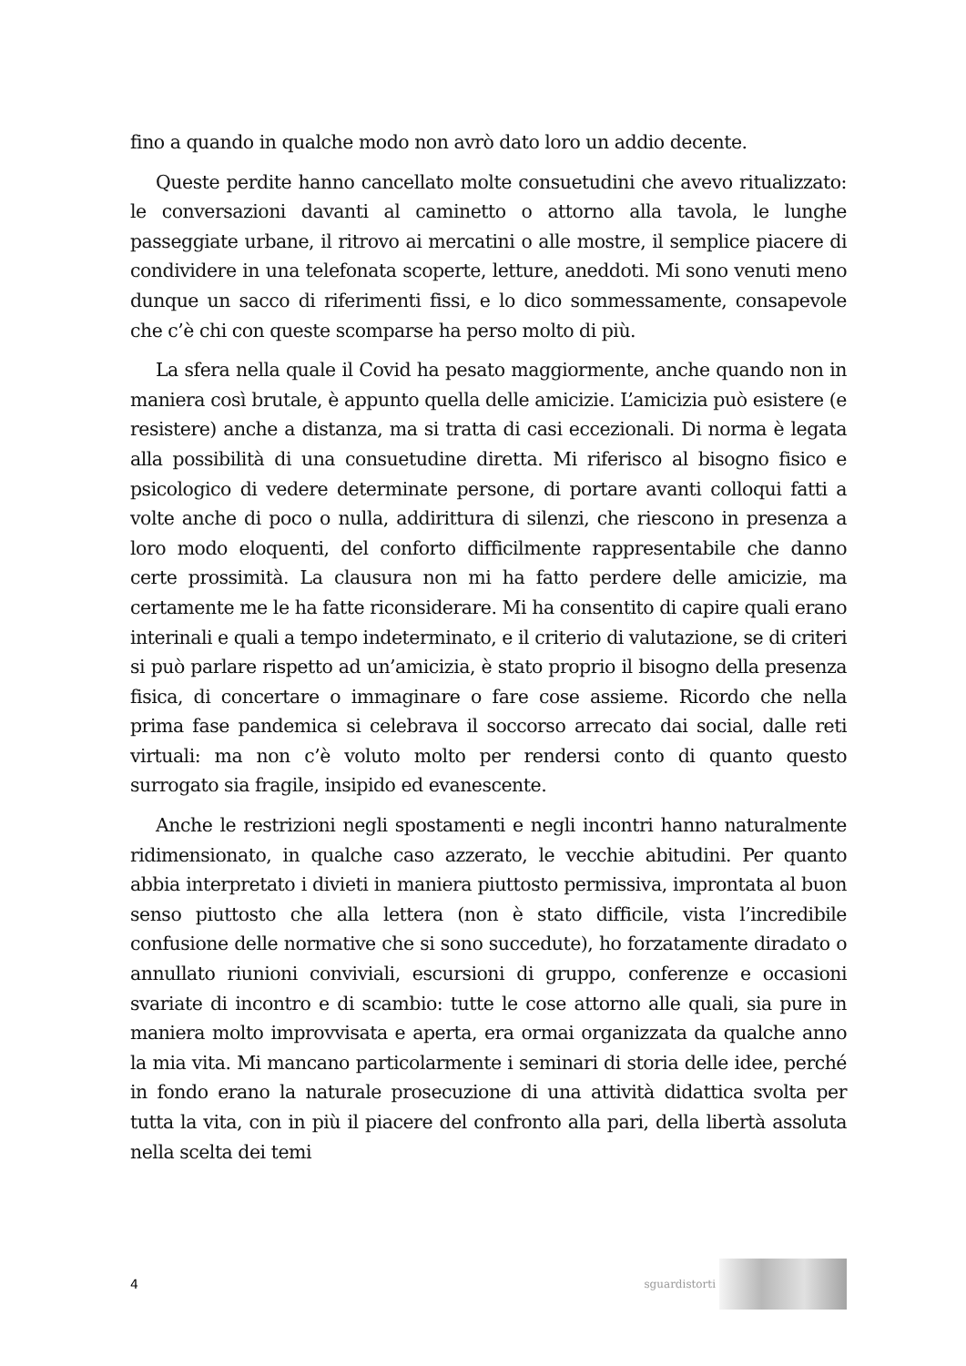fino a quando in qualche modo non avrò dato loro un addio decente.
Queste perdite hanno cancellato molte consuetudini che avevo ritualizzato: le conversazioni davanti al caminetto o attorno alla tavola, le lunghe passeggiate urbane, il ritrovo ai mercatini o alle mostre, il semplice piacere di condividere in una telefonata scoperte, letture, aneddoti. Mi sono venuti meno dunque un sacco di riferimenti fissi, e lo dico sommessamente, consapevole che c’è chi con queste scomparse ha perso molto di più.
La sfera nella quale il Covid ha pesato maggiormente, anche quando non in maniera così brutale, è appunto quella delle amicizie. L’amicizia può esistere (e resistere) anche a distanza, ma si tratta di casi eccezionali. Di norma è legata alla possibilità di una consuetudine diretta. Mi riferisco al bisogno fisico e psicologico di vedere determinate persone, di portare avanti colloqui fatti a volte anche di poco o nulla, addirittura di silenzi, che riescono in presenza a loro modo eloquenti, del conforto difficilmente rappresentabile che danno certe prossimità. La clausura non mi ha fatto perdere delle amicizie, ma certamente me le ha fatte riconsiderare. Mi ha consentito di capire quali erano interinali e quali a tempo indeterminato, e il criterio di valutazione, se di criteri si può parlare rispetto ad un’amicizia, è stato proprio il bisogno della presenza fisica, di concertare o immaginare o fare cose assieme. Ricordo che nella prima fase pandemica si celebrava il soccorso arrecato dai social, dalle reti virtuali: ma non c’è voluto molto per rendersi conto di quanto questo surrogato sia fragile, insipido ed evanescente.
Anche le restrizioni negli spostamenti e negli incontri hanno naturalmente ridimensionato, in qualche caso azzerato, le vecchie abitudini. Per quanto abbia interpretato i divieti in maniera piuttosto permissiva, improntata al buon senso piuttosto che alla lettera (non è stato difficile, vista l’incredibile confusione delle normative che si sono succedute), ho forzatamente diradato o annullato riunioni conviviali, escursioni di gruppo, conferenze e occasioni svariate di incontro e di scambio: tutte le cose attorno alle quali, sia pure in maniera molto improvvisata e aperta, era ormai organizzata da qualche anno la mia vita. Mi mancano particolarmente i seminari di storia delle idee, perché in fondo erano la naturale prosecuzione di una attività didattica svolta per tutta la vita, con in più il piacere del confronto alla pari, della libertà assoluta nella scelta dei temi
4
sguardistorti